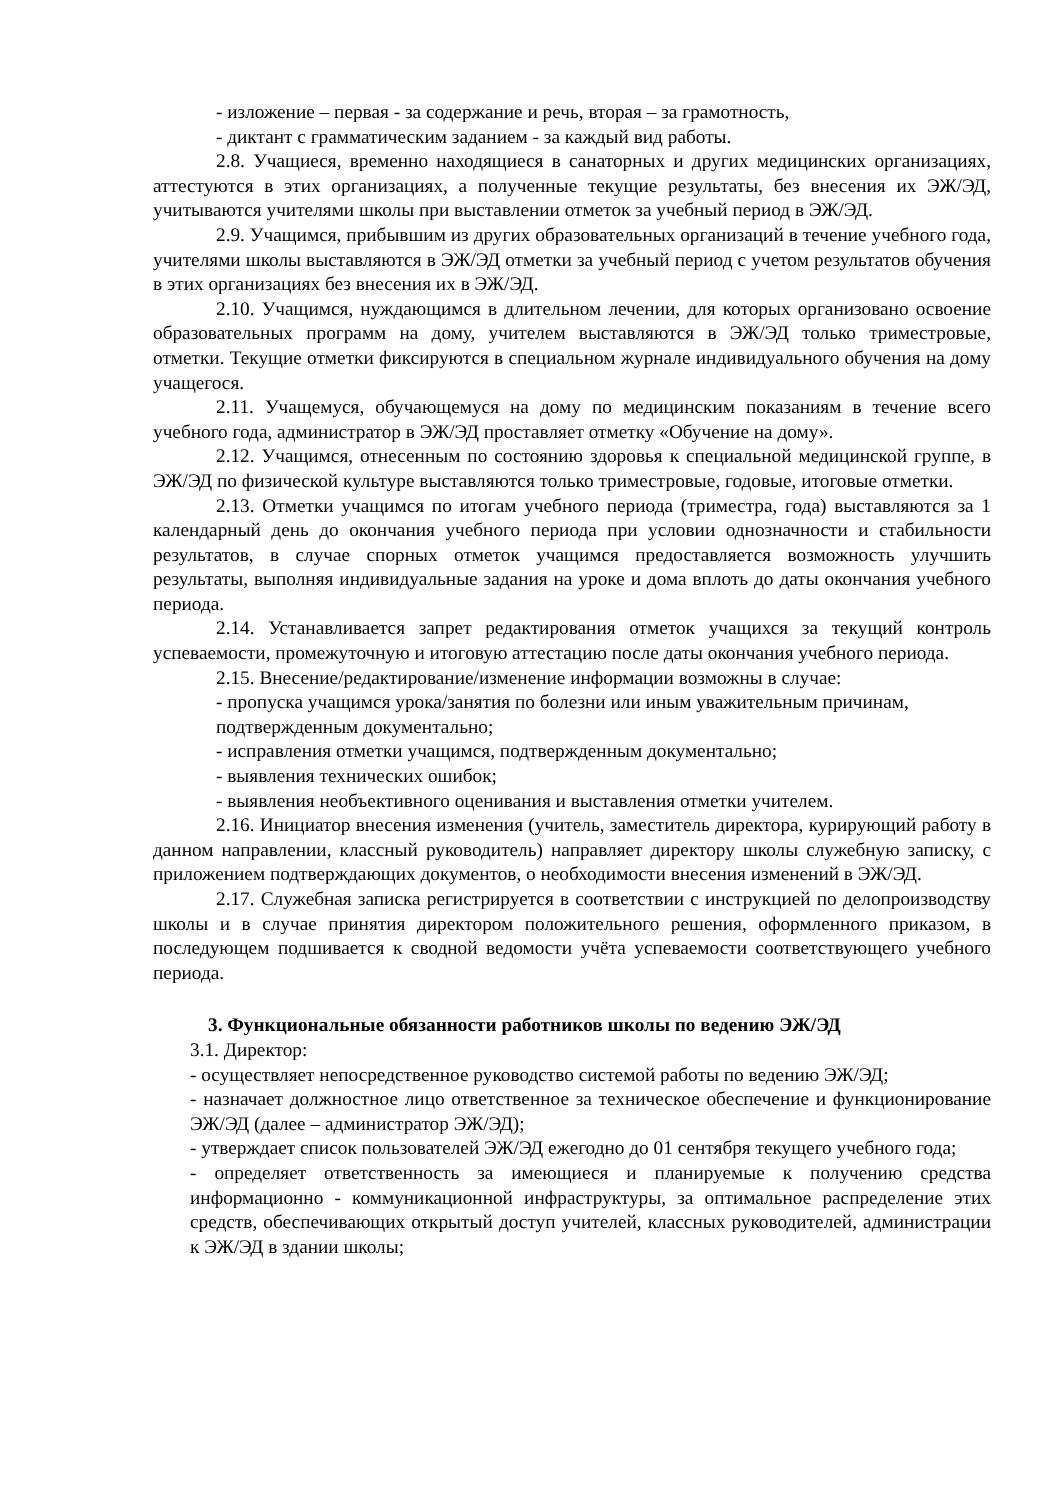- изложение – первая - за содержание и речь, вторая – за грамотность,
- диктант с грамматическим заданием - за каждый вид работы.
2.8. Учащиеся, временно находящиеся в санаторных и других медицинских организациях, аттестуются в этих организациях, а полученные текущие результаты, без внесения их ЭЖ/ЭД, учитываются учителями школы при выставлении отметок за учебный период в ЭЖ/ЭД.
2.9. Учащимся, прибывшим из других образовательных организаций в течение учебного года, учителями школы выставляются в ЭЖ/ЭД отметки за учебный период с учетом результатов обучения в этих организациях без внесения их в ЭЖ/ЭД.
2.10. Учащимся, нуждающимся в длительном лечении, для которых организовано освоение образовательных программ на дому, учителем выставляются в ЭЖ/ЭД только триместровые, отметки. Текущие отметки фиксируются в специальном журнале индивидуального обучения на дому учащегося.
2.11. Учащемуся, обучающемуся на дому по медицинским показаниям в течение всего учебного года, администратор в ЭЖ/ЭД проставляет отметку «Обучение на дому».
2.12. Учащимся, отнесенным по состоянию здоровья к специальной медицинской группе, в ЭЖ/ЭД по физической культуре выставляются только триместровые, годовые, итоговые отметки.
2.13. Отметки учащимся по итогам учебного периода (триместра, года) выставляются за 1 календарный день до окончания учебного периода при условии однозначности и стабильности результатов, в случае спорных отметок учащимся предоставляется возможность улучшить результаты, выполняя индивидуальные задания на уроке и дома вплоть до даты окончания учебного периода.
2.14. Устанавливается запрет редактирования отметок учащихся за текущий контроль успеваемости, промежуточную и итоговую аттестацию после даты окончания учебного периода.
2.15. Внесение/редактирование/изменение информации возможны в случае:
- пропуска учащимся урока/занятия по болезни или иным уважительным причинам, подтвержденным документально;
- исправления отметки учащимся, подтвержденным документально;
- выявления технических ошибок;
- выявления необъективного оценивания и выставления отметки учителем.
2.16. Инициатор внесения изменения (учитель, заместитель директора, курирующий работу в данном направлении, классный руководитель) направляет директору школы служебную записку, с приложением подтверждающих документов, о необходимости внесения изменений в ЭЖ/ЭД.
2.17. Служебная записка регистрируется в соответствии с инструкцией по делопроизводству школы и в случае принятия директором положительного решения, оформленного приказом, в последующем подшивается к сводной ведомости учёта успеваемости соответствующего учебного периода.
3. Функциональные обязанности работников школы по ведению ЭЖ/ЭД
3.1. Директор:
- осуществляет непосредственное руководство системой работы по ведению ЭЖ/ЭД;
- назначает должностное лицо ответственное за техническое обеспечение и функционирование ЭЖ/ЭД (далее – администратор ЭЖ/ЭД);
- утверждает список пользователей ЭЖ/ЭД ежегодно до 01 сентября текущего учебного года;
- определяет ответственность за имеющиеся и планируемые к получению средства информационно - коммуникационной инфраструктуры, за оптимальное распределение этих средств, обеспечивающих открытый доступ учителей, классных руководителей, администрации к ЭЖ/ЭД в здании школы;